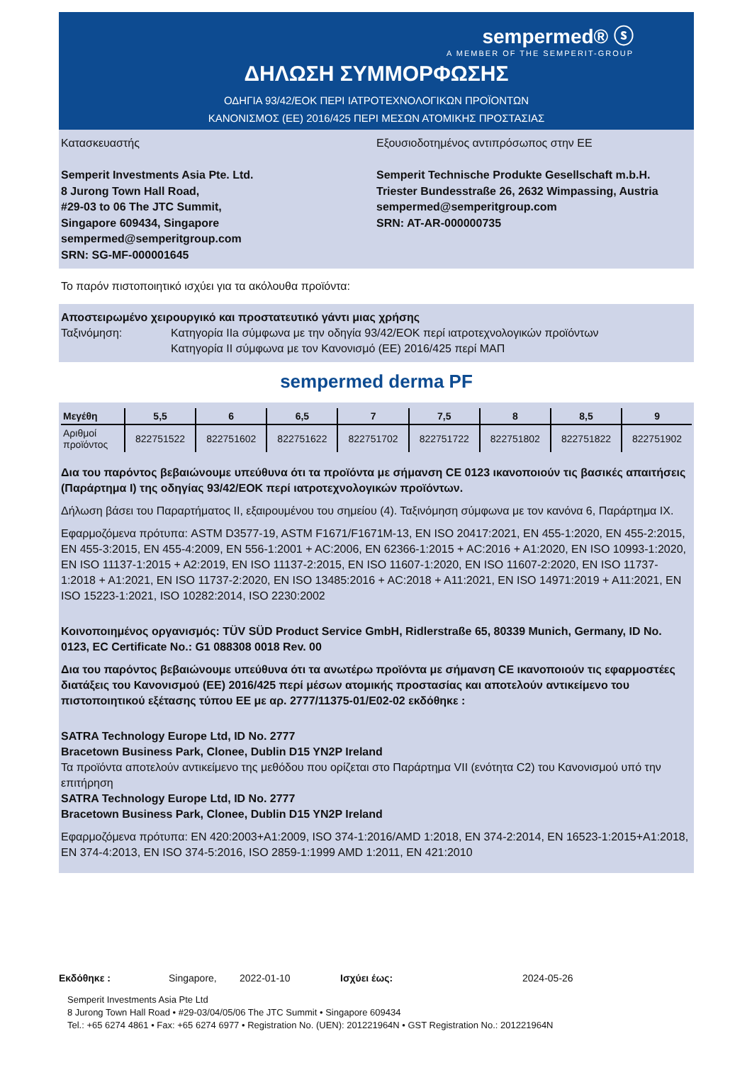sempermed® ⓢ
A MEMBER OF THE SEMPERIT-GROUP
ΔΗΛΩΣΗ ΣΥΜΜΟΡΦΩΣΗΣ
ΟΔΗΓΙΑ 93/42/ΕΟΚ ΠΕΡΙ ΙΑΤΡΟΤΕΧΝΟΛΟΓΙΚΩΝ ΠΡΟΪΟΝΤΩΝ
ΚΑΝΟΝΙΣΜΟΣ (ΕΕ) 2016/425 ΠΕΡΙ ΜΕΣΩΝ ΑΤΟΜΙΚΗΣ ΠΡΟΣΤΑΣΙΑΣ
Κατασκευαστής
Semperit Investments Asia Pte. Ltd.
8 Jurong Town Hall Road,
#29-03 to 06 The JTC Summit,
Singapore 609434, Singapore
sempermed@semperitgroup.com
SRN: SG-MF-000001645
Εξουσιοδοτημένος αντιπρόσωπος στην ΕΕ
Semperit Technische Produkte Gesellschaft m.b.H.
Triester Bundesstraße 26, 2632 Wimpassing, Austria
sempermed@semperitgroup.com
SRN: AT-AR-000000735
Το παρόν πιστοποιητικό ισχύει για τα ακόλουθα προϊόντα:
Αποστειρωμένο χειρουργικό και προστατευτικό γάντι μιας χρήσης
Ταξινόμηση: Κατηγορία IIa σύμφωνα με την οδηγία 93/42/ΕΟΚ περί ιατροτεχνολογικών προϊόντων
Κατηγορία II σύμφωνα με τον Κανονισμό (ΕΕ) 2016/425 περί ΜΑΠ
sempermed derma PF
| Μεγέθη | 5,5 | 6 | 6,5 | 7 | 7,5 | 8 | 8,5 | 9 |
| --- | --- | --- | --- | --- | --- | --- | --- | --- |
| Αριθμοί προϊόντος | 822751522 | 822751602 | 822751622 | 822751702 | 822751722 | 822751802 | 822751822 | 822751902 |
Δια του παρόντος βεβαιώνουμε υπεύθυνα ότι τα προϊόντα με σήμανση CE 0123 ικανοποιούν τις βασικές απαιτήσεις (Παράρτημα I) της οδηγίας 93/42/ΕΟΚ περί ιατροτεχνολογικών προϊόντων.
Δήλωση βάσει του Παραρτήματος II, εξαιρουμένου του σημείου (4). Ταξινόμηση σύμφωνα με τον κανόνα 6, Παράρτημα IX.
Εφαρμοζόμενα πρότυπα: ASTM D3577-19, ASTM F1671/F1671M-13, EN ISO 20417:2021, EN 455-1:2020, EN 455-2:2015, EN 455-3:2015, EN 455-4:2009, EN 556-1:2001 + AC:2006, EN 62366-1:2015 + AC:2016 + A1:2020, EN ISO 10993-1:2020, EN ISO 11137-1:2015 + A2:2019, EN ISO 11137-2:2015, EN ISO 11607-1:2020, EN ISO 11607-2:2020, EN ISO 11737-1:2018 + A1:2021, EN ISO 11737-2:2020, EN ISO 13485:2016 + AC:2018 + A11:2021, EN ISO 14971:2019 + A11:2021, EN ISO 15223-1:2021, ISO 10282:2014, ISO 2230:2002
Κοινοποιημένος οργανισμός: TÜV SÜD Product Service GmbH, Ridlerstraße 65, 80339 Munich, Germany, ID No. 0123, EC Certificate No.: G1 088308 0018 Rev. 00
Δια του παρόντος βεβαιώνουμε υπεύθυνα ότι τα ανωτέρω προϊόντα με σήμανση CE ικανοποιούν τις εφαρμοστέες διατάξεις του Κανονισμού (ΕΕ) 2016/425 περί μέσων ατομικής προστασίας και αποτελούν αντικείμενο του πιστοποιητικού εξέτασης τύπου ΕΕ με αρ. 2777/11375-01/E02-02 εκδόθηκε :
SATRA Technology Europe Ltd, ID No. 2777
Bracetown Business Park, Clonee, Dublin D15 YN2P Ireland
Τα προϊόντα αποτελούν αντικείμενο της μεθόδου που ορίζεται στο Παράρτημα VII (ενότητα C2) του Κανονισμού υπό την επιτήρηση
SATRA Technology Europe Ltd, ID No. 2777
Bracetown Business Park, Clonee, Dublin D15 YN2P Ireland
Εφαρμοζόμενα πρότυπα: EN 420:2003+A1:2009, ISO 374-1:2016/AMD 1:2018, EN 374-2:2014, EN 16523-1:2015+A1:2018, EN 374-4:2013, EN ISO 374-5:2016, ISO 2859-1:1999 AMD 1:2011, EN 421:2010
Εκδόθηκε : Singapore, 2022-01-10 Ισχύει έως: 2024-05-26
Semperit Investments Asia Pte Ltd
8 Jurong Town Hall Road • #29-03/04/05/06 The JTC Summit • Singapore 609434
Tel.: +65 6274 4861 • Fax: +65 6274 6977 • Registration No. (UEN): 201221964N • GST Registration No.: 201221964N